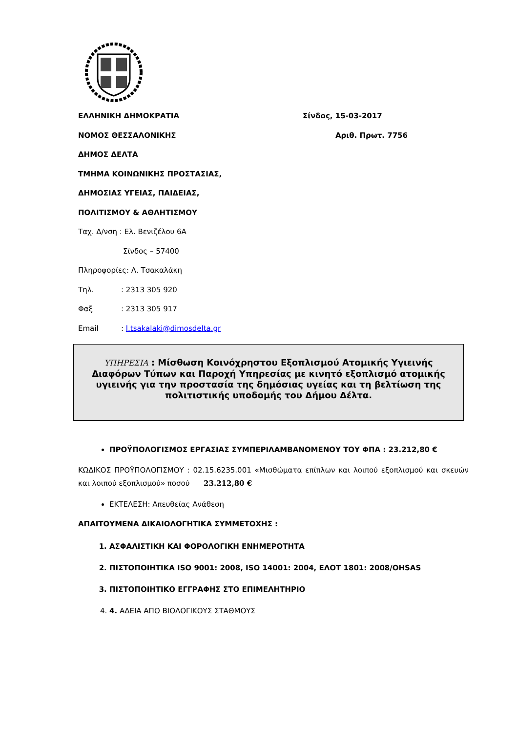ΕΛΛΗΝΙΚΗ ΔΗΜΟΚΡΑΤΙΑ Σίνδος, 15-03-2017
ΝΟΜΟΣ ΘΕΣΣΑΛΟΝΙΚΗΣ Αριθ. Πρωτ. 7756
ΔΗΜΟΣ ΔΕΛΤΑ
ΤΜΗΜΑ ΚΟΙΝΩΝΙΚΗΣ ΠΡΟΣΤΑΣΙΑΣ,
ΔΗΜΟΣΙΑΣ ΥΓΕΙΑΣ, ΠΑΙΔΕΙΑΣ,
ΠΟΛΙΤΙΣΜΟΥ & ΑΘΛΗΤΙΣΜΟΥ
Ταχ. Δ/νση : Ελ. Βενιζέλου 6Α
Σίνδος – 57400
Πληροφορίες: Λ. Τσακαλάκη
Τηλ.: 2313 305 920
Φαξ: 2313 305 917
Email: l.tsakalaki@dimosdelta.gr
ΥΠΗΡΕΣΙΑ : Μίσθωση Κοινόχρηστου Εξοπλισμού Ατομικής Υγιεινής Διαφόρων Τύπων και Παροχή Υπηρεσίας με κινητό εξοπλισμό ατομικής υγιεινής για την προστασία της δημόσιας υγείας και τη βελτίωση της πολιτιστικής υποδομής του Δήμου Δέλτα.
ΠΡΟΫΠΟΛΟΓΙΣΜΟΣ ΕΡΓΑΣΙΑΣ ΣΥΜΠΕΡΙΛΑΜΒΑΝΟΜΕΝΟΥ ΤΟΥ ΦΠΑ : 23.212,80 €
ΚΩΔΙΚΟΣ ΠΡΟΫΠΟΛΟΓΙΣΜΟΥ : 02.15.6235.001 «Μισθώματα επίπλων και λοιπού εξοπλισμού και σκευών και λοιπού εξοπλισμού» ποσού 23.212,80 €
ΕΚΤΕΛΕΣΗ: Απευθείας Ανάθεση
ΑΠΑΙΤΟΥΜΕΝΑ ΔΙΚΑΙΟΛΟΓΗΤΙΚΑ ΣΥΜΜΕΤΟΧΗΣ :
1. ΑΣΦΑΛΙΣΤΙΚΗ ΚΑΙ ΦΟΡΟΛΟΓΙΚΗ ΕΝΗΜΕΡΟΤΗΤΑ
2. ΠΙΣΤΟΠΟΙΗΤΙΚΑ ISO 9001: 2008, ISO 14001: 2004, ΕΛΟΤ 1801: 2008/OHSAS
3. ΠΙΣΤΟΠΟΙΗΤΙΚΟ ΕΓΓΡΑΦΗΣ ΣΤΟ ΕΠΙΜΕΛΗΤΗΡΙΟ
4. 4. ΑΔΕΙΑ ΑΠΟ ΒΙΟΛΟΓΙΚΟΥΣ ΣΤΑΘΜΟΥΣ